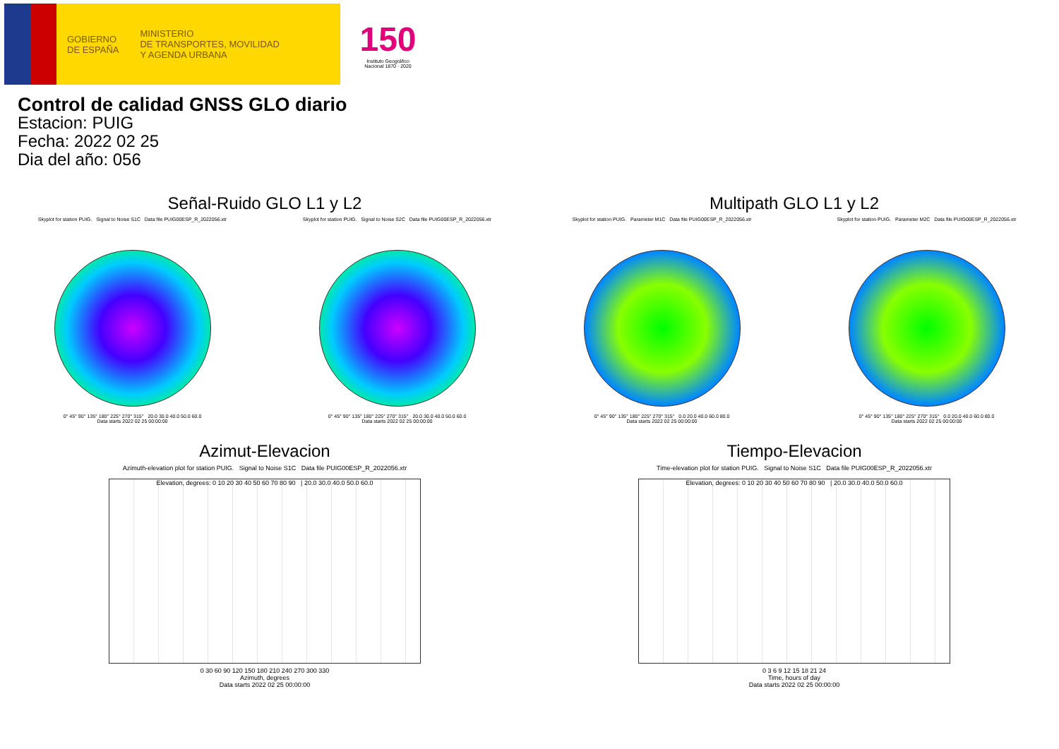GOBIERNO
DE ESPAÑA
MINISTERIO
DE TRANSPORTES, MOVILIDAD
Y AGENDA URBANA
150
Instituto Geográfico
Nacional 1870 · 2020
Control de calidad GNSS GLO diario
Estacion: PUIG
Fecha: 2022 02 25
Dia del año: 056
Señal-Ruido GLO L1 y L2
Skyplot for station PUIG. Signal to Noise S1C Data file PUIG00ESP_R_2022056.xtr
0° 45° 90° 135° 180° 225° 270° 315° 20.0 30.0 40.0 50.0 60.0
Data starts 2022 02 25 00:00:00
Skyplot for station PUIG. Signal to Noise S2C Data file PUIG00ESP_R_2022056.xtr
0° 45° 90° 135° 180° 225° 270° 315° 20.0 30.0 40.0 50.0 60.0
Data starts 2022 02 25 00:00:00
Multipath GLO L1 y L2
Skyplot for station PUIG. Parameter M1C Data file PUIG00ESP_R_2022056.xtr
0° 45° 90° 135° 180° 225° 270° 315° 0.0 20.0 40.0 60.0 80.0
Data starts 2022 02 25 00:00:00
Skyplot for station PUIG. Parameter M2C Data file PUIG00ESP_R_2022056.xtr
0° 45° 90° 135° 180° 225° 270° 315° 0.0 20.0 40.0 60.0 80.0
Data starts 2022 02 25 00:00:00
Azimut-Elevacion
Azimuth-elevation plot for station PUIG. Signal to Noise S1C Data file PUIG00ESP_R_2022056.xtr
Elevation, degrees: 0 10 20 30 40 50 60 70 80 90 | 20.0 30.0 40.0 50.0 60.0
0 30 60 90 120 150 180 210 240 270 300 330
Azimuth, degrees
Data starts 2022 02 25 00:00:00
Tiempo-Elevacion
Time-elevation plot for station PUIG. Signal to Noise S1C Data file PUIG00ESP_R_2022056.xtr
Elevation, degrees: 0 10 20 30 40 50 60 70 80 90 | 20.0 30.0 40.0 50.0 60.0
0 3 6 9 12 15 18 21 24
Time, hours of day
Data starts 2022 02 25 00:00:00